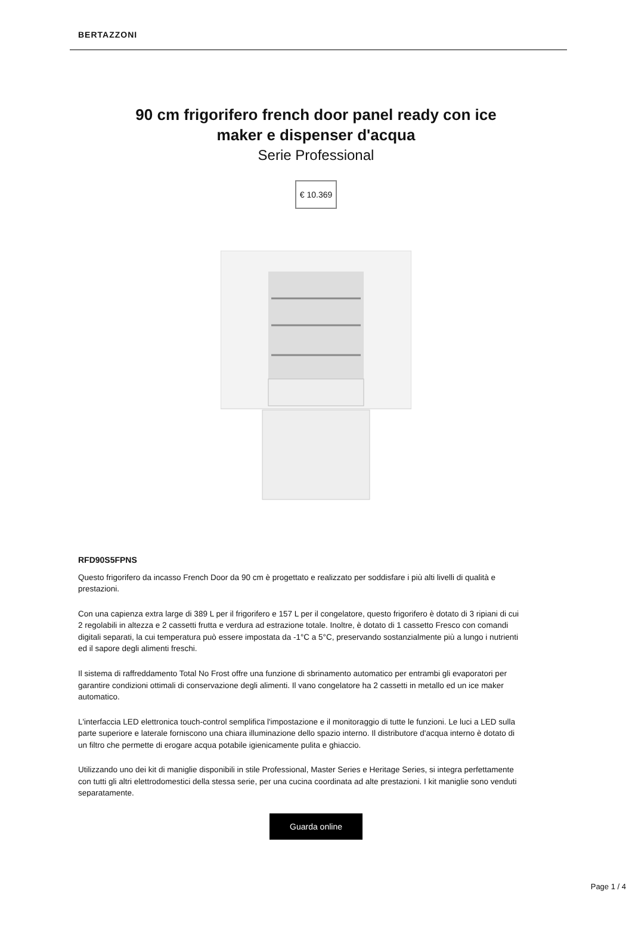BERTAZZONI
90 cm frigorifero french door panel ready con ice maker e dispenser d'acqua
Serie Professional
€ 10.369
RFD90S5FPNS
Questo frigorifero da incasso French Door da 90 cm è progettato e realizzato per soddisfare i più alti livelli di qualità e prestazioni.
Con una capienza extra large di 389 L per il frigorifero e 157 L per il congelatore, questo frigorifero è dotato di 3 ripiani di cui 2 regolabili in altezza e 2 cassetti frutta e verdura ad estrazione totale. Inoltre, è dotato di 1 cassetto Fresco con comandi digitali separati, la cui temperatura può essere impostata da -1°C a 5°C, preservando sostanzialmente più a lungo i nutrienti ed il sapore degli alimenti freschi.
Il sistema di raffreddamento Total No Frost offre una funzione di sbrinamento automatico per entrambi gli evaporatori per garantire condizioni ottimali di conservazione degli alimenti. Il vano congelatore ha 2 cassetti in metallo ed un ice maker automatico.
L'interfaccia LED elettronica touch-control semplifica l'impostazione e il monitoraggio di tutte le funzioni. Le luci a LED sulla parte superiore e laterale forniscono una chiara illuminazione dello spazio interno. Il distributore d'acqua interno è dotato di un filtro che permette di erogare acqua potabile igienicamente pulita e ghiaccio.
Utilizzando uno dei kit di maniglie disponibili in stile Professional, Master Series e Heritage Series, si integra perfettamente con tutti gli altri elettrodomestici della stessa serie, per una cucina coordinata ad alte prestazioni. I kit maniglie sono venduti separatamente.
Guarda online
Page 1 / 4